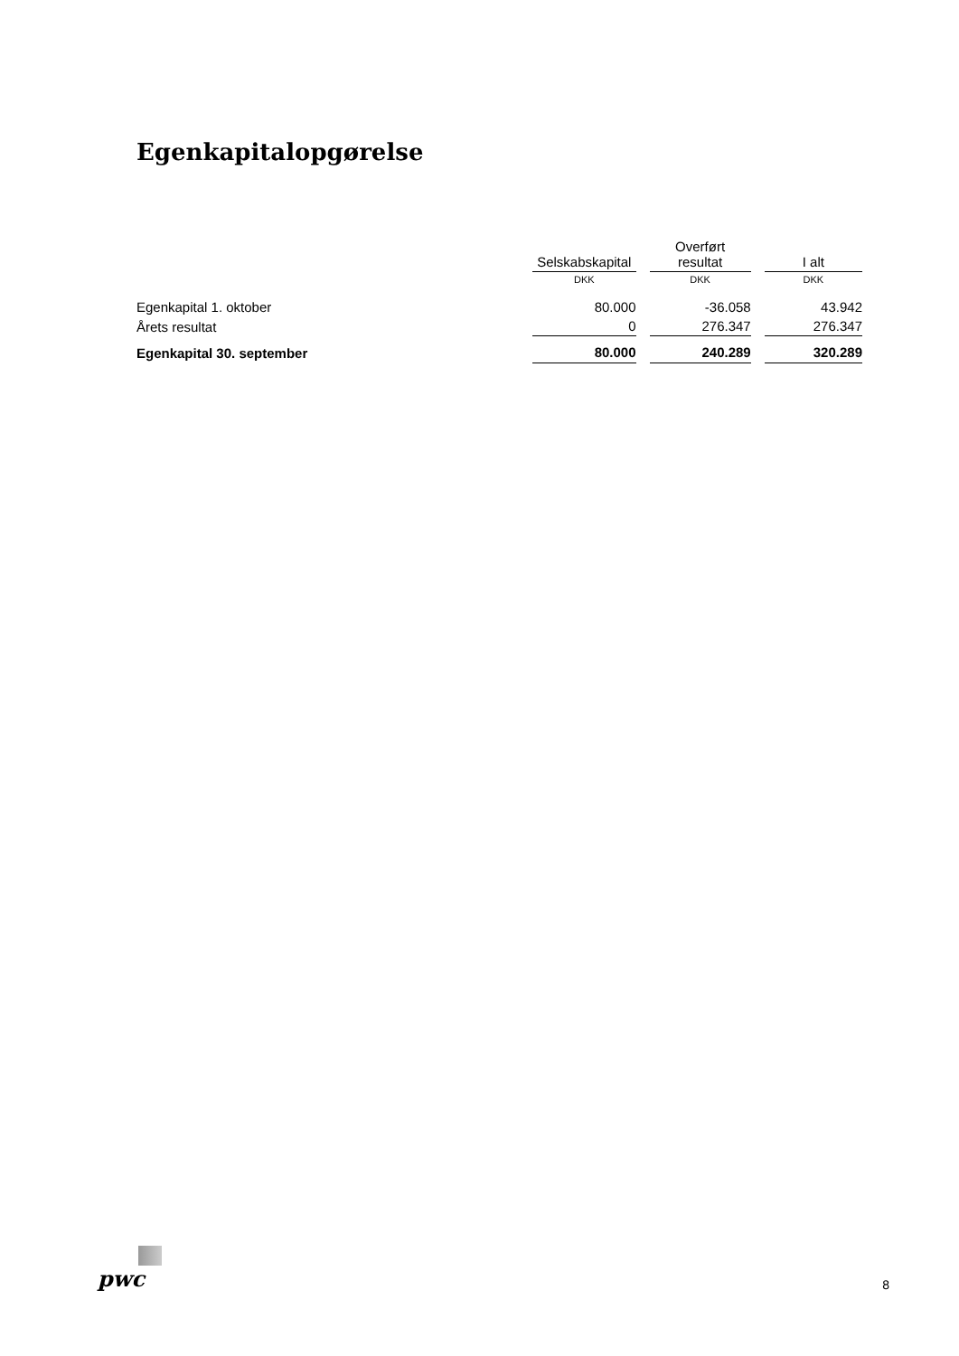Egenkapitalopgørelse
| | Selskabskapital | Overført resultat | I alt |
| --- | --- | --- | --- |
| | DKK | DKK | DKK |
| Egenkapital 1. oktober | 80.000 | -36.058 | 43.942 |
| Årets resultat | 0 | 276.347 | 276.347 |
| Egenkapital 30. september | 80.000 | 240.289 | 320.289 |
pwc
8